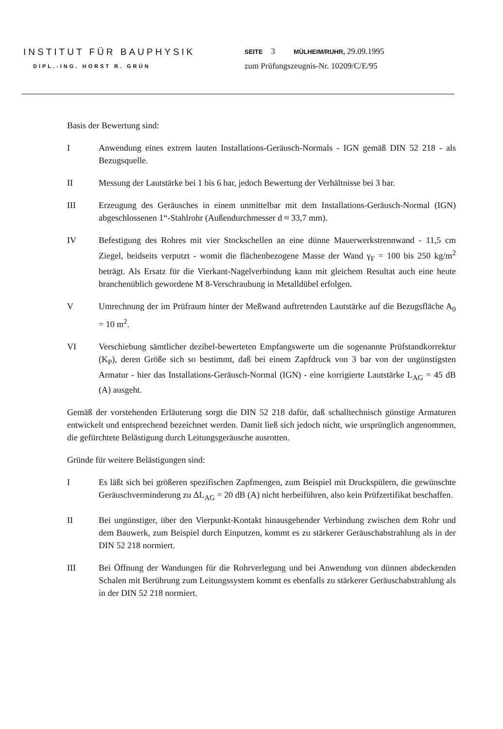INSTITUT FÜR BAUPHYSIK
DIPL.-ING. HORST R. GRÜN
SEITE 3 MÜLHEIM/RUHR, 29.09.1995
zum Prüfungszeugnis-Nr. 10209/C/E/95
Basis der Bewertung sind:
I Anwendung eines extrem lauten Installations-Geräusch-Normals - IGN gemäß DIN 52 218 - als Bezugsquelle.
II Messung der Lautstärke bei 1 bis 6 bar, jedoch Bewertung der Verhältnisse bei 3 bar.
III Erzeugung des Geräusches in einem unmittelbar mit dem Installations-Geräusch-Normal (IGN) abgeschlossenen 1“-Stahlrohr (Außendurchmesser d ≈ 33,7 mm).
IV Befestigung des Rohres mit vier Stockschellen an eine dünne Mauerwerkstrennwand - 11,5 cm Ziegel, beidseits verputzt - womit die flächenbezogene Masse der Wand γ<sub>F</sub> = 100 bis 250 kg/m<sup>2</sup> beträgt. Als Ersatz für die Vierkant-Nagelverbindung kann mit gleichem Resultat auch eine heute branchenüblich gewordene M 8-Verschraubung in Metalldübel erfolgen.
V Umrechnung der im Prüfraum hinter der Meßwand auftretenden Lautstärke auf die Bezugsfläche A<sub>0</sub> = 10 m<sup>2</sup>.
VI Verschiebung sämtlicher dezibel-bewerteten Empfangswerte um die sogenannte Prüfstandkorrektur (K<sub>P</sub>), deren Größe sich so bestimmt, daß bei einem Zapfdruck von 3 bar von der ungünstigsten Armatur - hier das Installations-Geräusch-Normal (IGN) - eine korrigierte Lautstärke L<sub>AG</sub> = 45 dB (A) ausgeht.
Gemäß der vorstehenden Erläuterung sorgt die DIN 52 218 dafür, daß schalltechnisch günstige Armaturen entwickelt und entsprechend bezeichnet werden. Damit ließ sich jedoch nicht, wie ursprünglich angenommen, die gefürchtete Belästigung durch Leitungsgeräusche ausrotten.
Gründe für weitere Belästigungen sind:
I Es läßt sich bei größeren spezifischen Zapfmengen, zum Beispiel mit Druckspülern, die gewünschte Geräuschverminderung zu ΔL<sub>AG</sub> = 20 dB (A) nicht herbeiführen, also kein Prüfzertifikat beschaffen.
II Bei ungünstiger, über den Vierpunkt-Kontakt hinausgehender Verbindung zwischen dem Rohr und dem Bauwerk, zum Beispiel durch Einputzen, kommt es zu stärkerer Geräuschabstrahlung als in der DIN 52 218 normiert.
III Bei Öffnung der Wandungen für die Rohrverlegung und bei Anwendung von dünnen abdeckenden Schalen mit Berührung zum Leitungssystem kommt es ebenfalls zu stärkerer Geräuschabstrahlung als in der DIN 52 218 normiert.